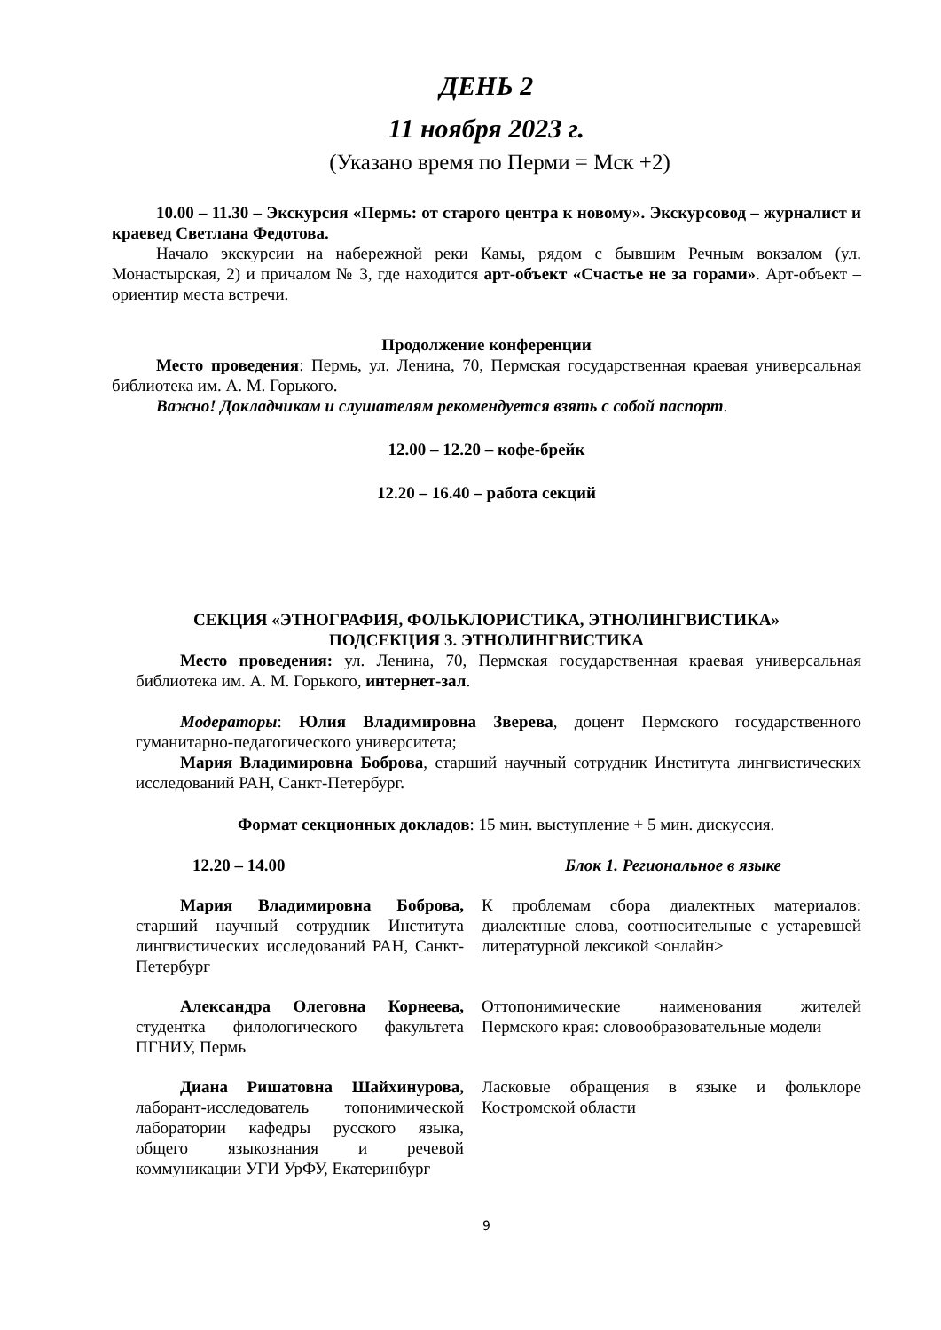ДЕНЬ 2
11 ноября 2023 г.
(Указано время по Перми = Мск +2)
10.00 – 11.30 – Экскурсия «Пермь: от старого центра к новому». Экскурсовод – журналист и краевед Светлана Федотова.
Начало экскурсии на набережной реки Камы, рядом с бывшим Речным вокзалом (ул. Монастырская, 2) и причалом № 3, где находится арт-объект «Счастье не за горами». Арт-объект – ориентир места встречи.
Продолжение конференции
Место проведения: Пермь, ул. Ленина, 70, Пермская государственная краевая универсальная библиотека им. А. М. Горького.
Важно! Докладчикам и слушателям рекомендуется взять с собой паспорт.
12.00 – 12.20 – кофе-брейк
12.20 – 16.40 – работа секций
СЕКЦИЯ «ЭТНОГРАФИЯ, ФОЛЬКЛОРИСТИКА, ЭТНОЛИНГВИСТИКА»
ПОДСЕКЦИЯ 3. ЭТНОЛИНГВИСТИКА
Место проведения: ул. Ленина, 70, Пермская государственная краевая универсальная библиотека им. А. М. Горького, интернет-зал.
Модераторы: Юлия Владимировна Зверева, доцент Пермского государственного гуманитарно-педагогического университета;
Мария Владимировна Боброва, старший научный сотрудник Института лингвистических исследований РАН, Санкт-Петербург.
Формат секционных докладов: 15 мин. выступление + 5 мин. дискуссия.
12.20 – 14.00 Блок 1. Региональное в языке
Мария Владимировна Боброва, старший научный сотрудник Института лингвистических исследований РАН, Санкт-Петербург
К проблемам сбора диалектных материалов: диалектные слова, соотносительные с устаревшей литературной лексикой <онлайн>
Александра Олеговна Корнеева, студентка филологического факультета ПГНИУ, Пермь
Оттопонимические наименования жителей Пермского края: словообразовательные модели
Диана Ришатовна Шайхинурова, лаборант-исследователь топонимической лаборатории кафедры русского языка, общего языкознания и речевой коммуникации УГИ УрФУ, Екатеринбург
Ласковые обращения в языке и фольклоре Костромской области
9